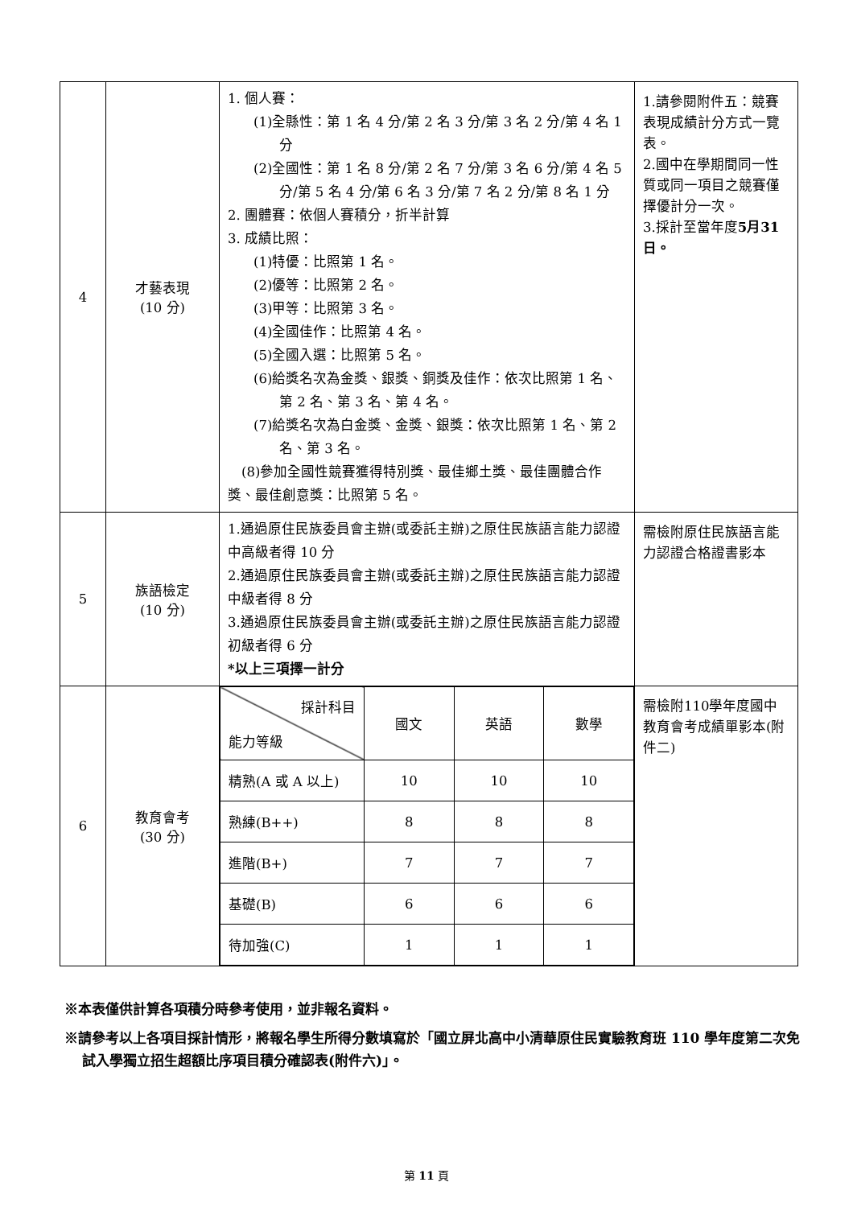| 4 | 才藝表現 (10 分) | 1. 個人賽： (1)全縣性：第 1 名 4 分/第 2 名 3 分/第 3 名 2 分/第 4 名 1 分 (2)全國性：第 1 名 8 分/第 2 名 7 分/第 3 名 6 分/第 4 名 5 分/第 5 名 4 分/第 6 名 3 分/第 7 名 2 分/第 8 名 1 分 2. 團體賽：依個人賽積分，折半計算 3. 成績比照： (1)特優：比照第 1 名。 (2)優等：比照第 2 名。 (3)甲等：比照第 3 名。 (4)全國佳作：比照第 4 名。 (5)全國入選：比照第 5 名。 (6)給獎名次為金獎、銀獎、銅獎及佳作：依次比照第 1 名、第 2 名、第 3 名、第 4 名。 (7)給獎名次為白金獎、金獎、銀獎：依次比照第 1 名、第 2 名、第 3 名。 (8)參加全國性競賽獲得特別獎、最佳鄉土獎、最佳團體合作獎、最佳創意獎：比照第 5 名。 | 1.請參閱附件五：競賽表現成績計分方式一覽表。 2.國中在學期間同一性質或同一項目之競賽僅擇優計分一次。 3.採計至當年度 5月31日。 |
| 5 | 族語檢定 (10 分) | 1.通過原住民族委員會主辦(或委託主辦)之原住民族語言能力認證中高級者得 10 分 2.通過原住民族委員會主辦(或委託主辦)之原住民族語言能力認證中級者得 8 分 3.通過原住民族委員會主辦(或委託主辦)之原住民族語言能力認證初級者得 6 分 *以上三項擇一計分 | 需檢附原住民族語言能力認證合格證書影本 |
| 6 | 教育會考 (30 分) | / 採計科目 能力等級 / 國文 / 英語 / 數學 / / 精熟(A 或 A 以上) / 10 / 10 / 10 / / 熟練(B++) / 8 / 8 / 8 / / 進階(B+) / 7 / 7 / 7 / / 基礎(B) / 6 / 6 / 6 / / 待加強(C) / 1 / 1 / 1 / | 需檢附110學年度國中教育會考成績單影本(附件二) |
※本表僅供計算各項積分時參考使用，並非報名資料。
※請參考以上各項目採計情形，將報名學生所得分數填寫於「國立屏北高中小清華原住民實驗教育班 110 學年度第二次免試入學獨立招生超額比序項目積分確認表(附件六)」。
第 11 頁